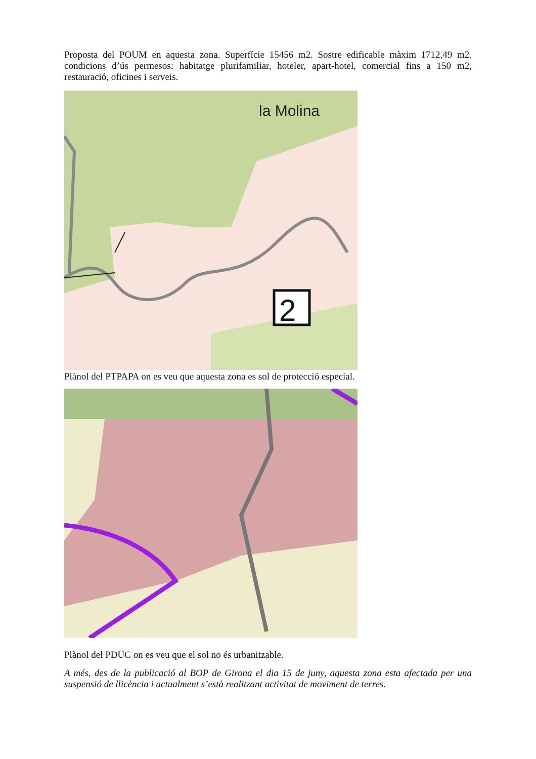Proposta del POUM en aquesta zona. Superfície 15456 m2. Sostre edificable màxim 1712,49 m2. condicions d’ús permesos: habitatge plurifamiliar, hoteler, apart-hotel, comercial fins a 150 m2, restauració, oficines i serveis.
la Molina
2
Plànol del PTPAPA on es veu que aquesta zona es sol de protecció especial.
Plànol del PDUC on es veu que el sol no és urbanitzable.
A més, des de la publicació al BOP de Girona el dia 15 de juny, aquesta zona esta afectada per una suspensió de llicència i actualment s’està realitzant activitat de moviment de terres.